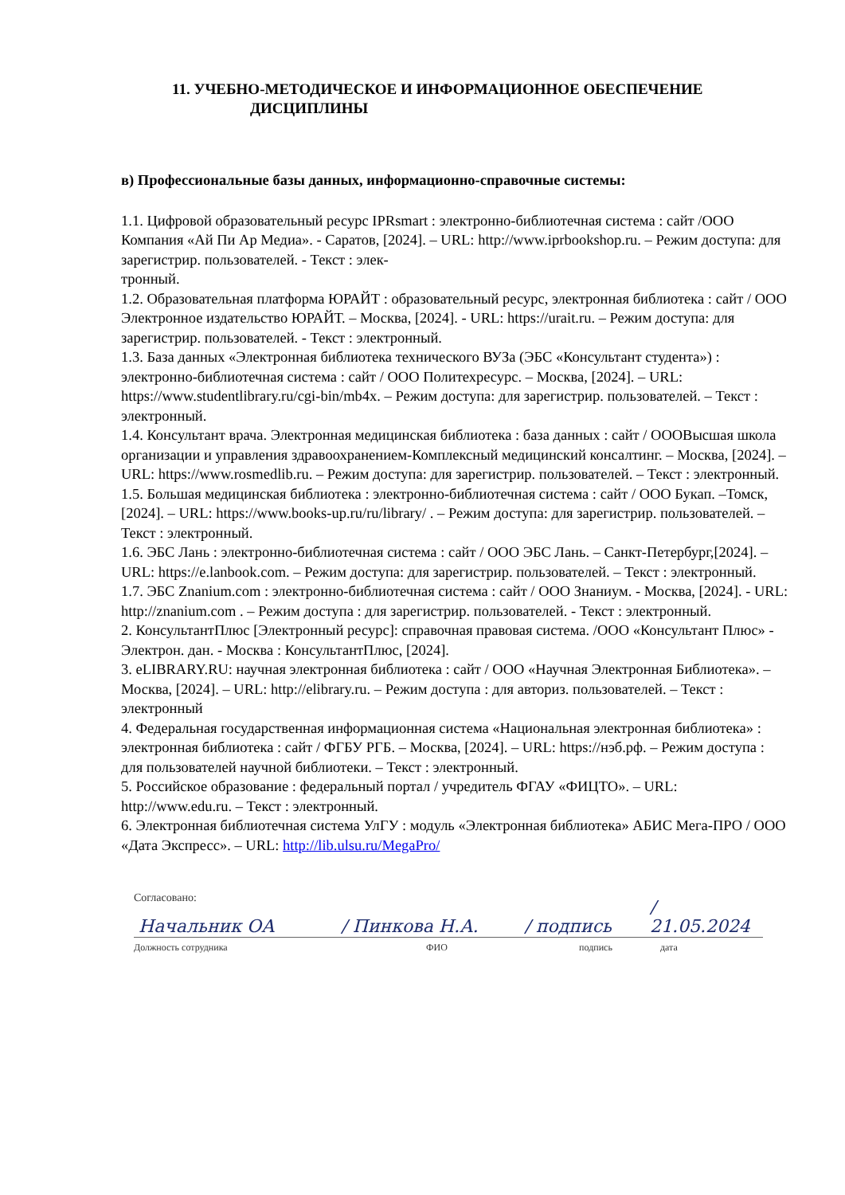11. УЧЕБНО-МЕТОДИЧЕСКОЕ И ИНФОРМАЦИОННОЕ ОБЕСПЕЧЕНИЕ
ДИСЦИПЛИНЫ
в) Профессиональные базы данных, информационно-справочные системы:
1.1. Цифровой образовательный ресурс IPRsmart : электронно-библиотечная система : сайт /ООО Компания «Ай Пи Ар Медиа». - Саратов, [2024]. – URL: http://www.iprbookshop.ru. – Режим доступа: для зарегистрир. пользователей. - Текст : элек-
тронный.
1.2. Образовательная платформа ЮРАЙТ : образовательный ресурс, электронная библиотека : сайт / ООО Электронное издательство ЮРАЙТ. – Москва, [2024]. - URL: https://urait.ru. – Режим доступа: для зарегистрир. пользователей. - Текст : электронный.
1.3. База данных «Электронная библиотека технического ВУЗа (ЭБС «Консультант студента») : электронно-библиотечная система : сайт / ООО Политехресурс. – Москва, [2024]. – URL: https://www.studentlibrary.ru/cgi-bin/mb4x. – Режим доступа: для зарегистрир. пользователей. – Текст : электронный.
1.4. Консультант врача. Электронная медицинская библиотека : база данных : сайт / ОООВысшая школа организации и управления здравоохранением-Комплексный медицинский консалтинг. – Москва, [2024]. – URL: https://www.rosmedlib.ru. – Режим доступа: для зарегистрир. пользователей. – Текст : электронный.
1.5. Большая медицинская библиотека : электронно-библиотечная система : сайт / ООО Букап. –Томск, [2024]. – URL: https://www.books-up.ru/ru/library/ . – Режим доступа: для зарегистрир. пользователей. – Текст : электронный.
1.6. ЭБС Лань : электронно-библиотечная система : сайт / ООО ЭБС Лань. – Санкт-Петербург,[2024]. – URL: https://e.lanbook.com. – Режим доступа: для зарегистрир. пользователей. – Текст : электронный.
1.7. ЭБС Znanium.com : электронно-библиотечная система : сайт / ООО Знаниум. - Москва, [2024]. - URL: http://znanium.com . – Режим доступа : для зарегистрир. пользователей. - Текст : электронный.
2. КонсультантПлюс [Электронный ресурс]: справочная правовая система. /ООО «Консультант Плюс» - Электрон. дан. - Москва : КонсультантПлюс, [2024].
3. eLIBRARY.RU: научная электронная библиотека : сайт / ООО «Научная Электронная Библиотека». – Москва, [2024]. – URL: http://elibrary.ru. – Режим доступа : для авториз. пользователей. – Текст : электронный
4. Федеральная государственная информационная система «Национальная электронная библиотека» : электронная библиотека : сайт / ФГБУ РГБ. – Москва, [2024]. – URL: https://нэб.рф. – Режим доступа : для пользователей научной библиотеки. – Текст : электронный.
5. Российское образование : федеральный портал / учредитель ФГАУ «ФИЦТО». – URL: http://www.edu.ru. – Текст : электронный.
6. Электронная библиотечная система УлГУ : модуль «Электронная библиотека» АБИС Мега-ПРО / ООО «Дата Экспресс». – URL: http://lib.ulsu.ru/MegaPro/
Согласовано:
Начальник ОА
/ Пинкова Н.А.
/ подпись
/ 21.05.2024
Должность сотрудника ФИО подпись дата